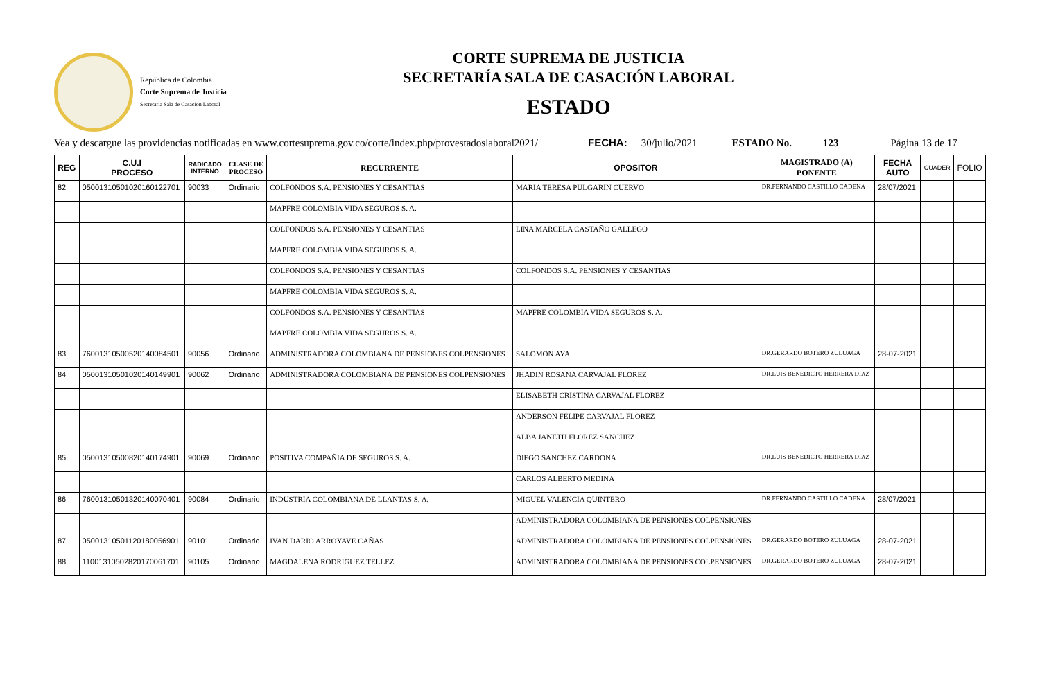República de Colombia
Corte Suprema de Justicia
Secretaria Sala de Casación Laboral
CORTE SUPREMA DE JUSTICIA
SECRETARÍA SALA DE CASACIÓN LABORAL
ESTADO
Vea y descargue las providencias notificadas en www.cortesuprema.gov.co/corte/index.php/provestadoslaboral2021/ FECHA: 30/julio/2021 ESTADO No. 123 Página 13 de 17
| REG | C.U.I PROCESO | RADICADO INTERNO | CLASE DE PROCESO | RECURRENTE | OPOSITOR | MAGISTRADO (A) PONENTE | FECHA AUTO | CUADER | FOLIO |
| --- | --- | --- | --- | --- | --- | --- | --- | --- | --- |
| 82 | 05001310501020160122701 | 90033 | Ordinario | COLFONDOS S.A. PENSIONES Y CESANTIAS | MARIA TERESA PULGARIN CUERVO | DR.FERNANDO CASTILLO CADENA | 28/07/2021 | | |
| | | | | MAPFRE COLOMBIA VIDA SEGUROS S. A. | | | | | |
| | | | | COLFONDOS S.A. PENSIONES Y CESANTIAS | LINA MARCELA CASTAÑO GALLEGO | | | | |
| | | | | MAPFRE COLOMBIA VIDA SEGUROS S. A. | | | | | |
| | | | | COLFONDOS S.A. PENSIONES Y CESANTIAS | COLFONDOS S.A. PENSIONES Y CESANTIAS | | | | |
| | | | | MAPFRE COLOMBIA VIDA SEGUROS S. A. | | | | | |
| | | | | COLFONDOS S.A. PENSIONES Y CESANTIAS | MAPFRE COLOMBIA VIDA SEGUROS S. A. | | | | |
| | | | | MAPFRE COLOMBIA VIDA SEGUROS S. A. | | | | | |
| 83 | 76001310500520140084501 | 90056 | Ordinario | ADMINISTRADORA COLOMBIANA DE PENSIONES COLPENSIONES | SALOMON AYA | DR.GERARDO BOTERO ZULUAGA | 28-07-2021 | | |
| 84 | 05001310501020140149901 | 90062 | Ordinario | ADMINISTRADORA COLOMBIANA DE PENSIONES COLPENSIONES | JHADIN ROSANA CARVAJAL FLOREZ | DR.LUIS BENEDICTO HERRERA DIAZ | | | |
| | | | | | ELISABETH CRISTINA CARVAJAL FLOREZ | | | | |
| | | | | | ANDERSON FELIPE CARVAJAL FLOREZ | | | | |
| | | | | | ALBA JANETH FLOREZ SANCHEZ | | | | |
| 85 | 05001310500820140174901 | 90069 | Ordinario | POSITIVA COMPAÑIA DE SEGUROS S. A. | DIEGO SANCHEZ CARDONA | DR.LUIS BENEDICTO HERRERA DIAZ | | | |
| | | | | | CARLOS ALBERTO MEDINA | | | | |
| 86 | 76001310501320140070401 | 90084 | Ordinario | INDUSTRIA COLOMBIANA DE LLANTAS S. A. | MIGUEL VALENCIA QUINTERO | DR.FERNANDO CASTILLO CADENA | 28/07/2021 | | |
| | | | | | ADMINISTRADORA COLOMBIANA DE PENSIONES COLPENSIONES | | | | |
| 87 | 05001310501120180056901 | 90101 | Ordinario | IVAN DARIO ARROYAVE CAÑAS | ADMINISTRADORA COLOMBIANA DE PENSIONES COLPENSIONES | DR.GERARDO BOTERO ZULUAGA | 28-07-2021 | | |
| 88 | 11001310502820170061701 | 90105 | Ordinario | MAGDALENA RODRIGUEZ TELLEZ | ADMINISTRADORA COLOMBIANA DE PENSIONES COLPENSIONES | DR.GERARDO BOTERO ZULUAGA | 28-07-2021 | | |